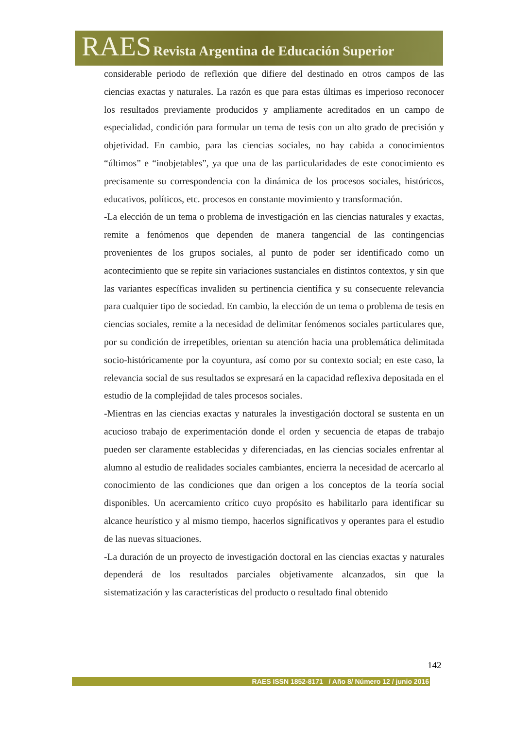RAES Revista Argentina de Educación Superior
considerable periodo de reflexión que difiere del destinado en otros campos de las ciencias exactas y naturales. La razón es que para estas últimas es imperioso reconocer los resultados previamente producidos y ampliamente acreditados en un campo de especialidad, condición para formular un tema de tesis con un alto grado de precisión y objetividad. En cambio, para las ciencias sociales, no hay cabida a conocimientos “últimos” e “inobjetables”, ya que una de las particularidades de este conocimiento es precisamente su correspondencia con la dinámica de los procesos sociales, históricos, educativos, políticos, etc. procesos en constante movimiento y transformación.
-La elección de un tema o problema de investigación en las ciencias naturales y exactas, remite a fenómenos que dependen de manera tangencial de las contingencias provenientes de los grupos sociales, al punto de poder ser identificado como un acontecimiento que se repite sin variaciones sustanciales en distintos contextos, y sin que las variantes específicas invaliden su pertinencia científica y su consecuente relevancia para cualquier tipo de sociedad. En cambio, la elección de un tema o problema de tesis en ciencias sociales, remite a la necesidad de delimitar fenómenos sociales particulares que, por su condición de irrepetibles, orientan su atención hacia una problemática delimitada socio-históricamente por la coyuntura, así como por su contexto social; en este caso, la relevancia social de sus resultados se expresará en la capacidad reflexiva depositada en el estudio de la complejidad de tales procesos sociales.
-Mientras en las ciencias exactas y naturales la investigación doctoral se sustenta en un acucioso trabajo de experimentación donde el orden y secuencia de etapas de trabajo pueden ser claramente establecidas y diferenciadas, en las ciencias sociales enfrentar al alumno al estudio de realidades sociales cambiantes, encierra la necesidad de acercarlo al conocimiento de las condiciones que dan origen a los conceptos de la teoría social disponibles. Un acercamiento crítico cuyo propósito es habilitarlo para identificar su alcance heurístico y al mismo tiempo, hacerlos significativos y operantes para el estudio de las nuevas situaciones.
-La duración de un proyecto de investigación doctoral en las ciencias exactas y naturales dependerá de los resultados parciales objetivamente alcanzados, sin que la sistematización y las características del producto o resultado final obtenido
142
RAES ISSN 1852-8171 / Año 8/ Número 12 / junio 2016